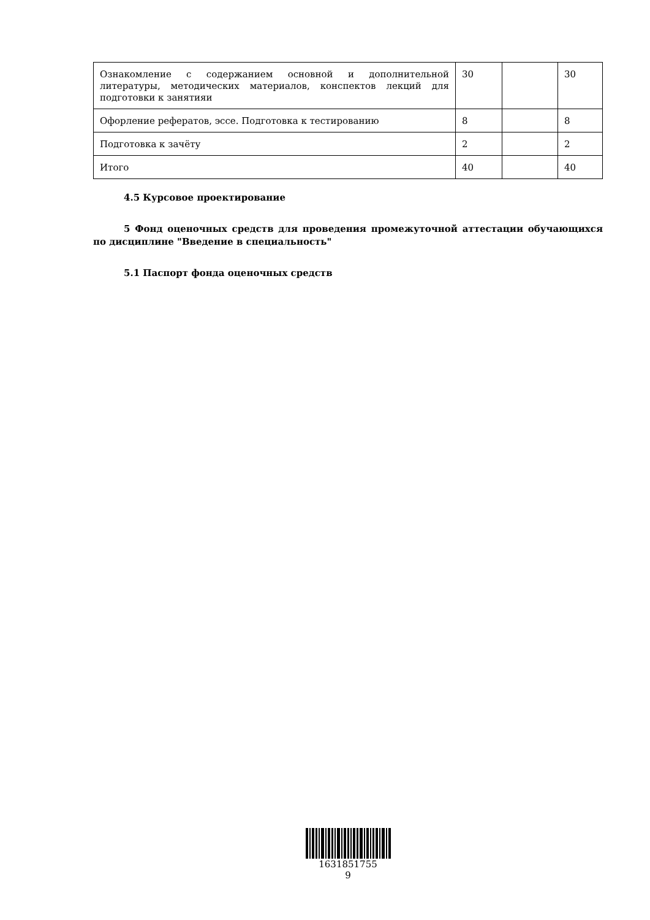| Ознакомление с содержанием основной и дополнительной литературы, методических материалов, конспектов лекций для подготовки к занятияи | 30 | | 30 |
| Офорление рефератов, эссе. Подготовка к тестированию | 8 | | 8 |
| Подготовка к зачёту | 2 | | 2 |
| Итого | 40 | | 40 |
4.5 Курсовое проектирование
5 Фонд оценочных средств для проведения промежуточной аттестации обучающихся по дисциплине "Введение в специальность"
5.1 Паспорт фонда оценочных средств
1631851755
9